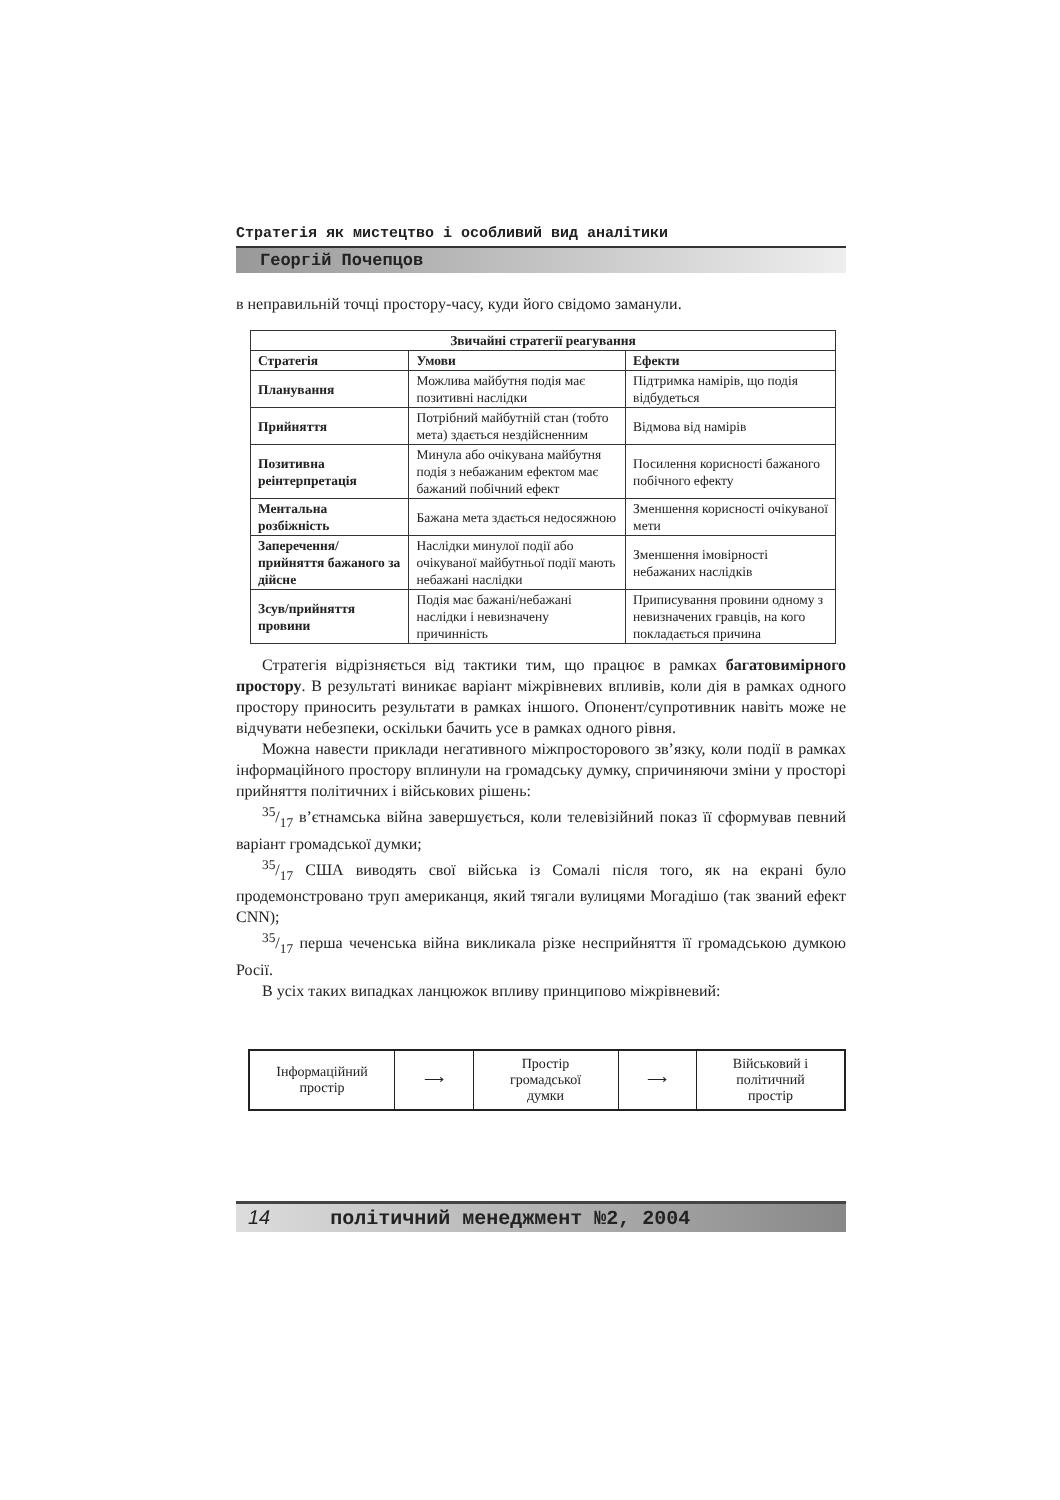Стратегія як мистецтво і особливий вид аналітики
Георгій Почепцов
в неправильній точці простору-часу, куди його свідомо заманули.
| Звичайні стратегії реагування | | |
| --- | --- | --- |
| Стратегія | Умови | Ефекти |
| Планування | Можлива майбутня подія має позитивні наслідки | Підтримка намірів, що подія відбудеться |
| Прийняття | Потрібний майбутній стан (тобто мета) здається нездійсненним | Відмова від намірів |
| Позитивна реінтерпретація | Минула або очікувана майбутня подія з небажаним ефектом має бажаний побічний ефект | Посилення корисності бажаного побічного ефекту |
| Ментальна розбіжність | Бажана мета здається недосяжною | Зменшення корисності очікуваної мети |
| Заперечення/прийняття бажаного за дійсне | Наслідки минулої події або очікуваної майбутньої події мають небажані наслідки | Зменшення імовірності небажаних наслідків |
| Зсув/прийняття провини | Подія має бажані/небажані наслідки і невизначену причинність | Приписування провини одному з невизначених гравців, на кого покладається причина |
Стратегія відрізняється від тактики тим, що працює в рамках багатовимірного простору. В результаті виникає варіант міжрівневих впливів, коли дія в рамках одного простору приносить результати в рамках іншого. Опонент/супротивник навіть може не відчувати небезпеки, оскільки бачить усе в рамках одного рівня.
Можна навести приклади негативного міжпросторового зв’язку, коли події в рамках інформаційного простору вплинули на громадську думку, спричиняючи зміни у просторі прийняття політичних і військових рішень:
35/17 в’єтнамська війна завершується, коли телевізійний показ її сформував певний варіант громадської думки;
35/17 США виводять свої війська із Сомалі після того, як на екрані було продемонстровано труп американця, який тягали вулицями Могадішо (так званий ефект CNN);
35/17 перша чеченська війна викликала різке несприйняття її громадською думкою Росії.
В усіх таких випадках ланцюжок впливу принципово міжрівневий:
Інформаційний
простір
⟶ Простір
громадської
думки
⟶ Військовий і
політичний
простір
14 політичний менеджмент №2, 2004